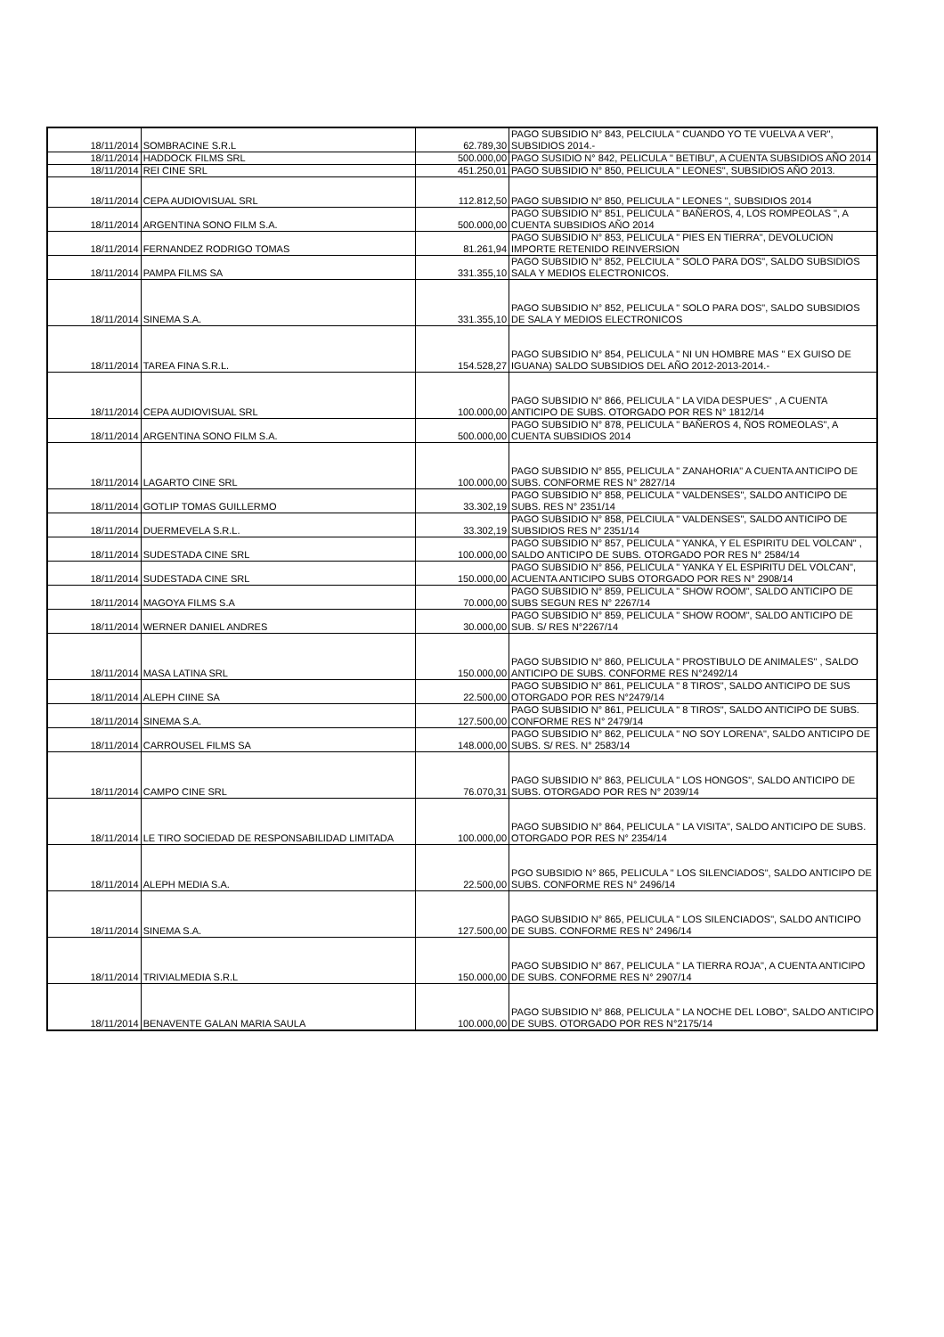| 18/11/2014 | SOMBRACINE S.R.L | 62.789,30 | PAGO SUBSIDIO N° 843, PELCIULA " CUANDO YO TE VUELVA A VER", SUBSIDIOS 2014.- |
| 18/11/2014 | HADDOCK FILMS SRL | 500.000,00 | PAGO SUSIDIO N° 842, PELICULA " BETIBU", A CUENTA SUBSIDIOS AÑO 2014 |
| 18/11/2014 | REI CINE SRL | 451.250,01 | PAGO SUBSIDIO N° 850, PELICULA " LEONES", SUBSIDIOS AÑO 2013. |
| 18/11/2014 | CEPA AUDIOVISUAL SRL | 112.812,50 | PAGO SUBSIDIO N° 850, PELICULA " LEONES ", SUBSIDIOS 2014 |
| 18/11/2014 | ARGENTINA SONO FILM S.A. | 500.000,00 | PAGO SUBSIDIO N° 851, PELICULA " BAÑEROS, 4, LOS ROMPEOLAS ", A CUENTA SUBSIDIOS AÑO 2014 |
| 18/11/2014 | FERNANDEZ RODRIGO TOMAS | 81.261,94 | PAGO SUBSIDIO N° 853, PELICULA " PIES EN TIERRA", DEVOLUCION IMPORTE RETENIDO REINVERSION |
| 18/11/2014 | PAMPA FILMS SA | 331.355,10 | PAGO SUBSIDIO N° 852, PELCIULA " SOLO PARA DOS", SALDO SUBSIDIOS SALA Y MEDIOS ELECTRONICOS. |
| 18/11/2014 | SINEMA S.A. | 331.355,10 | PAGO SUBSIDIO N° 852, PELICULA " SOLO PARA DOS", SALDO SUBSIDIOS DE SALA Y MEDIOS ELECTRONICOS |
| 18/11/2014 | TAREA FINA S.R.L. | 154.528,27 | PAGO SUBSIDIO N° 854, PELICULA " NI UN HOMBRE MAS " EX GUISO DE IGUANA) SALDO SUBSIDIOS DEL AÑO 2012-2013-2014.- |
| 18/11/2014 | CEPA AUDIOVISUAL SRL | 100.000,00 | PAGO SUBSIDIO N° 866, PELICULA " LA VIDA DESPUES" , A CUENTA ANTICIPO DE SUBS. OTORGADO POR RES N° 1812/14 |
| 18/11/2014 | ARGENTINA SONO FILM S.A. | 500.000,00 | PAGO SUBSIDIO N° 878, PELICULA " BAÑEROS 4, ÑOS ROMEOLAS", A CUENTA SUBSIDIOS 2014 |
| 18/11/2014 | LAGARTO CINE SRL | 100.000,00 | PAGO SUBSIDIO N° 855, PELICULA " ZANAHORIA" A CUENTA ANTICIPO DE SUBS. CONFORME RES N° 2827/14 |
| 18/11/2014 | GOTLIP TOMAS GUILLERMO | 33.302,19 | PAGO SUBSIDIO N° 858, PELICULA " VALDENSES", SALDO ANTICIPO DE SUBS. RES N° 2351/14 |
| 18/11/2014 | DUERMEVELA S.R.L. | 33.302,19 | PAGO SUBSIDIO N° 858, PELCIULA " VALDENSES", SALDO ANTICIPO DE SUBSIDIOS RES N° 2351/14 |
| 18/11/2014 | SUDESTADA CINE SRL | 100.000,00 | PAGO SUBSIDIO N° 857, PELICULA " YANKA, Y EL ESPIRITU DEL VOLCAN" , SALDO ANTICIPO DE SUBS. OTORGADO POR RES N° 2584/14 |
| 18/11/2014 | SUDESTADA CINE SRL | 150.000,00 | PAGO SUBSIDIO N° 856, PELICULA " YANKA Y EL ESPIRITU DEL VOLCAN", ACUENTA ANTICIPO SUBS OTORGADO POR RES N° 2908/14 |
| 18/11/2014 | MAGOYA FILMS S.A | 70.000,00 | PAGO SUBSIDIO N° 859, PELICULA " SHOW ROOM", SALDO ANTICIPO DE SUBS SEGUN RES N° 2267/14 |
| 18/11/2014 | WERNER DANIEL ANDRES | 30.000,00 | PAGO SUBSIDIO N° 859, PELICULA " SHOW ROOM", SALDO ANTICIPO DE SUB. S/ RES N°2267/14 |
| 18/11/2014 | MASA LATINA SRL | 150.000,00 | PAGO SUBSIDIO N° 860, PELICULA " PROSTIBULO DE ANIMALES" , SALDO ANTICIPO DE SUBS. CONFORME RES N°2492/14 |
| 18/11/2014 | ALEPH CIINE SA | 22.500,00 | PAGO SUBSIDIO N° 861, PELICULA " 8 TIROS", SALDO ANTICIPO DE SUS OTORGADO POR RES N°2479/14 |
| 18/11/2014 | SINEMA S.A. | 127.500,00 | PAGO SUBSIDIO N° 861, PELICULA " 8 TIROS", SALDO ANTICIPO DE SUBS. CONFORME RES N° 2479/14 |
| 18/11/2014 | CARROUSEL FILMS SA | 148.000,00 | PAGO SUBSIDIO N° 862, PELICULA " NO SOY LORENA", SALDO ANTICIPO DE SUBS. S/ RES. N° 2583/14 |
| 18/11/2014 | CAMPO CINE SRL | 76.070,31 | PAGO SUBSIDIO N° 863, PELICULA " LOS HONGOS", SALDO ANTICIPO DE SUBS. OTORGADO POR RES N° 2039/14 |
| 18/11/2014 | LE TIRO SOCIEDAD DE RESPONSABILIDAD LIMITADA | 100.000,00 | PAGO SUBSIDIO N° 864, PELICULA " LA VISITA", SALDO ANTICIPO DE SUBS. OTORGADO POR RES N° 2354/14 |
| 18/11/2014 | ALEPH MEDIA S.A. | 22.500,00 | PGO SUBSIDIO N° 865, PELICULA " LOS SILENCIADOS", SALDO ANTICIPO DE SUBS. CONFORME RES N° 2496/14 |
| 18/11/2014 | SINEMA S.A. | 127.500,00 | PAGO SUBSIDIO N° 865, PELICULA " LOS SILENCIADOS", SALDO ANTICIPO DE SUBS. CONFORME RES N° 2496/14 |
| 18/11/2014 | TRIVIALMEDIA S.R.L | 150.000,00 | PAGO SUBSIDIO N° 867, PELICULA " LA TIERRA ROJA", A CUENTA ANTICIPO DE SUBS. CONFORME RES N° 2907/14 |
| 18/11/2014 | BENAVENTE GALAN MARIA SAULA | 100.000,00 | PAGO SUBSIDIO N° 868, PELICULA " LA NOCHE DEL LOBO", SALDO ANTICIPO DE SUBS. OTORGADO POR RES N°2175/14 |